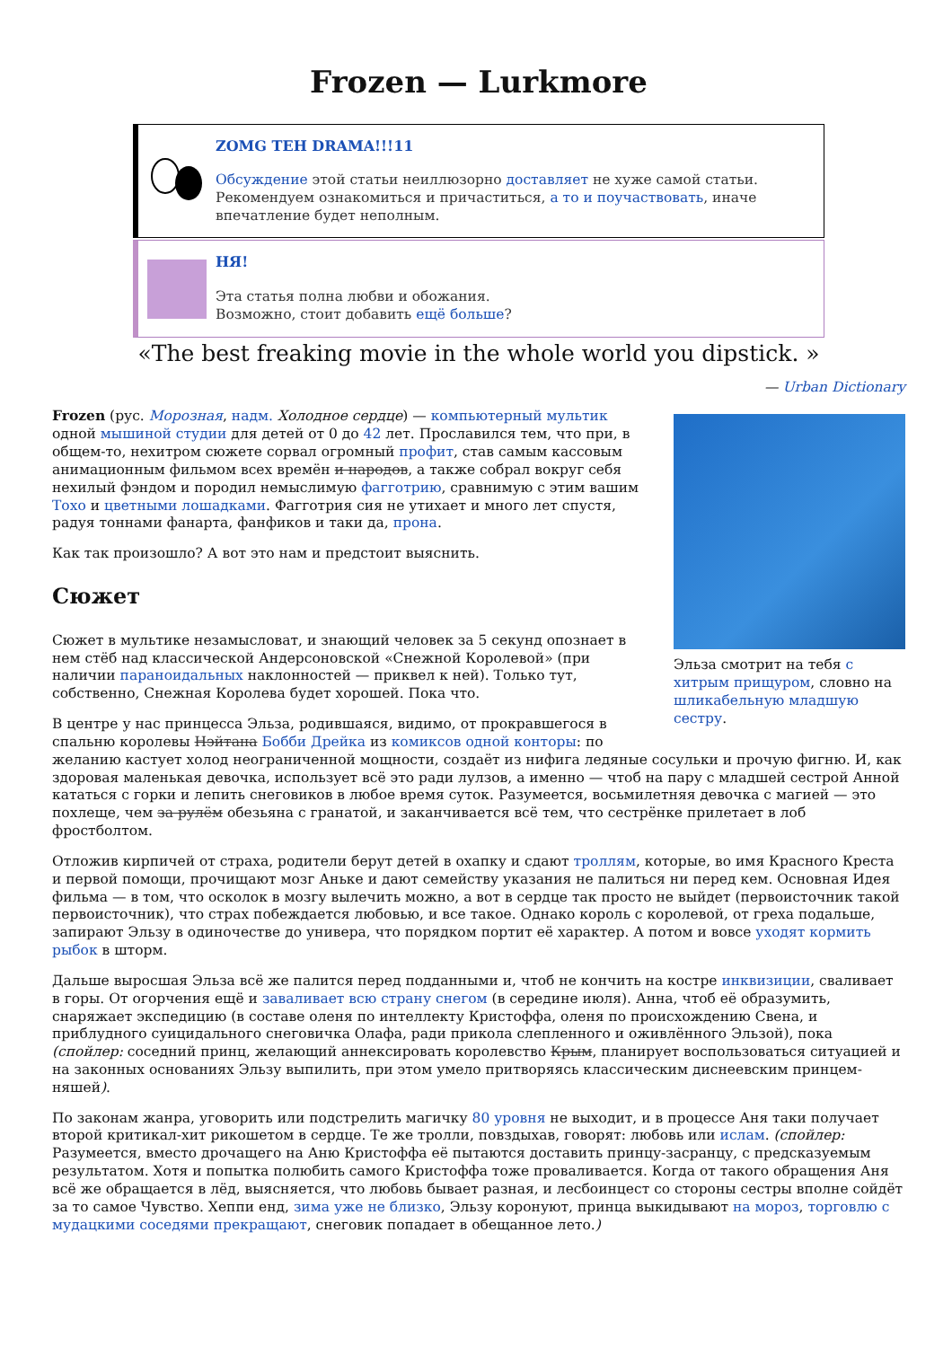Frozen — Lurkmore
ZOMG TEH DRAMA!!!11
Обсуждение этой статьи неиллюзорно доставляет не хуже самой статьи. Рекомендуем ознакомиться и причаститься, а то и поучаствовать, иначе впечатление будет неполным.
НЯ!
Эта статья полна любви и обожания.
Возможно, стоит добавить ещё больше?
«The best freaking movie in the whole world you dipstick. »
— Urban Dictionary
Эльза смотрит на тебя с хитрым прищуром, словно на шликабельную младшую сестру.
Frozen (рус. Морозная, надм. Холодное сердце) — компьютерный мультик одной мышиной студии для детей от 0 до 42 лет. Прославился тем, что при, в общем-то, нехитром сюжете сорвал огромный профит, став самым кассовым анимационным фильмом всех времён и народов, а также собрал вокруг себя нехилый фэндом и породил немыслимую фагготрию, сравнимую с этим вашим Тохо и цветными лошадками. Фагготрия сия не утихает и много лет спустя, радуя тоннами фанарта, фанфиков и таки да, прона.
Как так произошло? А вот это нам и предстоит выяснить.
Сюжет
Сюжет в мультике незамысловат, и знающий человек за 5 секунд опознает в нем стёб над классической Андерсоновской «Снежной Королевой» (при наличии параноидальных наклонностей — приквел к ней). Только тут, собственно, Снежная Королева будет хорошей. Пока что.
В центре у нас принцесса Эльза, родившаяся, видимо, от прокравшегося в спальню королевы Нэйтана Бобби Дрейка из комиксов одной конторы: по желанию кастует холод неограниченной мощности, создаёт из нифига ледяные сосульки и прочую фигню. И, как здоровая маленькая девочка, использует всё это ради лулзов, а именно — чтоб на пару с младшей сестрой Анной кататься с горки и лепить снеговиков в любое время суток. Разумеется, восьмилетняя девочка с магией — это похлеще, чем за рулём обезьяна с гранатой, и заканчивается всё тем, что сестрёнке прилетает в лоб фростболтом.
Отложив кирпичей от страха, родители берут детей в охапку и сдают троллям, которые, во имя Красного Креста и первой помощи, прочищают мозг Аньке и дают семейству указания не палиться ни перед кем. Основная Идея фильма — в том, что осколок в мозгу вылечить можно, а вот в сердце так просто не выйдет (первоисточник такой первоисточник), что страх побеждается любовью, и все такое. Однако король с королевой, от греха подальше, запирают Эльзу в одиночестве до универа, что порядком портит её характер. А потом и вовсе уходят кормить рыбок в шторм.
Дальше выросшая Эльза всё же палится перед подданными и, чтоб не кончить на костре инквизиции, сваливает в горы. От огорчения ещё и заваливает всю страну снегом (в середине июля). Анна, чтоб её образумить, снаряжает экспедицию (в составе оленя по интеллекту Кристоффа, оленя по происхождению Свена, и приблудного суицидального снеговичка Олафа, ради прикола слепленного и оживлённого Эльзой), пока (спойлер: соседний принц, желающий аннексировать королевство Крым, планирует воспользоваться ситуацией и на законных основаниях Эльзу выпилить, при этом умело притворяясь классическим диснеевским принцем-няшей).
По законам жанра, уговорить или подстрелить магичку 80 уровня не выходит, и в процессе Аня таки получает второй критикал-хит рикошетом в сердце. Те же тролли, повздыхав, говорят: любовь или ислам. (спойлер: Разумеется, вместо дрочащего на Аню Кристоффа её пытаются доставить принцу-засранцу, с предсказуемым результатом. Хотя и попытка полюбить самого Кристоффа тоже проваливается. Когда от такого обращения Аня всё же обращается в лёд, выясняется, что любовь бывает разная, и лесбоинцест со стороны сестры вполне сойдёт за то самое Чувство. Хеппи енд, зима уже не близко, Эльзу коронуют, принца выкидывают на мороз, торговлю с мудацкими соседями прекращают, снеговик попадает в обещанное лето.)